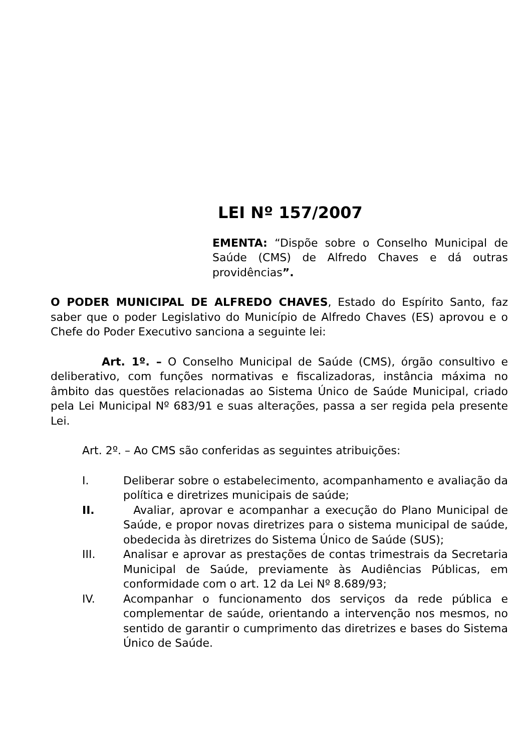LEI Nº 157/2007
EMENTA: “Dispõe sobre o Conselho Municipal de Saúde (CMS) de Alfredo Chaves e dá outras providências”.
O PODER MUNICIPAL DE ALFREDO CHAVES, Estado do Espírito Santo, faz saber que o poder Legislativo do Município de Alfredo Chaves (ES) aprovou e o Chefe do Poder Executivo sanciona a seguinte lei:
Art. 1º. – O Conselho Municipal de Saúde (CMS), órgão consultivo e deliberativo, com funções normativas e fiscalizadoras, instância máxima no âmbito das questões relacionadas ao Sistema Único de Saúde Municipal, criado pela Lei Municipal Nº 683/91 e suas alterações, passa a ser regida pela presente Lei.
Art. 2º. – Ao CMS são conferidas as seguintes atribuições:
I. Deliberar sobre o estabelecimento, acompanhamento e avaliação da política e diretrizes municipais de saúde;
II. Avaliar, aprovar e acompanhar a execução do Plano Municipal de Saúde, e propor novas diretrizes para o sistema municipal de saúde, obedecida às diretrizes do Sistema Único de Saúde (SUS);
III. Analisar e aprovar as prestações de contas trimestrais da Secretaria Municipal de Saúde, previamente às Audiências Públicas, em conformidade com o art. 12 da Lei Nº 8.689/93;
IV. Acompanhar o funcionamento dos serviços da rede pública e complementar de saúde, orientando a intervenção nos mesmos, no sentido de garantir o cumprimento das diretrizes e bases do Sistema Único de Saúde.